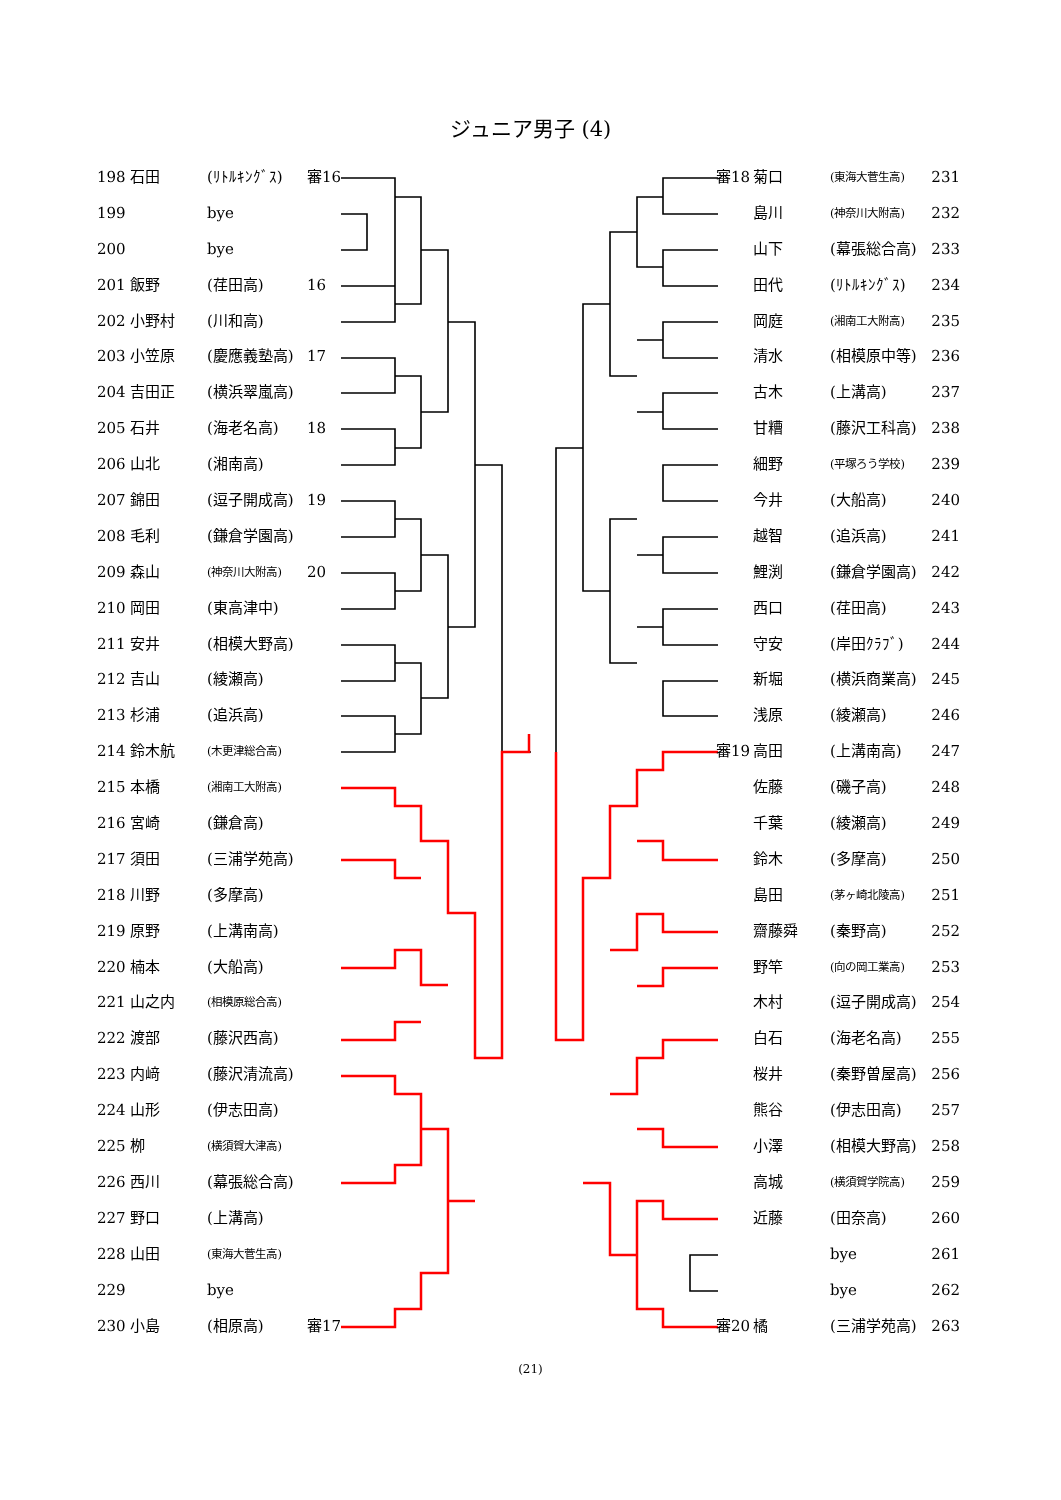ジュニア男子 (4)
198 石田 (ﾘﾄﾙｷﾝｸﾞｽ) 審16
199 bye
200 bye
201 飯野 (荏田高) 16
202 小野村 (川和高)
203 小笠原 (慶應義塾高) 17
204 吉田正 (横浜翠嵐高)
205 石井 (海老名高) 18
206 山北 (湘南高)
207 錦田 (逗子開成高) 19
208 毛利 (鎌倉学園高)
209 森山 (神奈川大附高) 20
210 岡田 (東高津中)
211 安井 (相模大野高)
212 吉山 (綾瀬高)
213 杉浦 (追浜高)
214 鈴木航 (木更津総合高)
215 本橋 (湘南工大附高)
216 宮崎 (鎌倉高)
217 須田 (三浦学苑高)
218 川野 (多摩高)
219 原野 (上溝南高)
220 楠本 (大船高)
221 山之内 (相模原総合高)
222 渡部 (藤沢西高)
223 内﨑 (藤沢清流高)
224 山形 (伊志田高)
225 栁 (横須賀大津高)
226 西川 (幕張総合高)
227 野口 (上溝高)
228 山田 (東海大菅生高)
229 bye
230 小島 (相原高) 審17
審18 菊口 (東海大菅生高) 231
島川 (神奈川大附高) 232
山下 (幕張総合高) 233
田代 (ﾘﾄﾙｷﾝｸﾞｽ) 234
岡庭 (湘南工大附高) 235
清水 (相模原中等) 236
古木 (上溝高) 237
甘糟 (藤沢工科高) 238
細野 (平塚ろう学校) 239
今井 (大船高) 240
越智 (追浜高) 241
鯉渕 (鎌倉学園高) 242
西口 (荏田高) 243
守安 (岸田ｸﾗﾌﾞ) 244
新堀 (横浜商業高) 245
浅原 (綾瀬高) 246
審19 高田 (上溝南高) 247
佐藤 (磯子高) 248
千葉 (綾瀬高) 249
鈴木 (多摩高) 250
島田 (茅ヶ崎北陵高) 251
齋藤舜 (秦野高) 252
野竿 (向の岡工業高) 253
木村 (逗子開成高) 254
白石 (海老名高) 255
桜井 (秦野曽屋高) 256
熊谷 (伊志田高) 257
小澤 (相模大野高) 258
高城 (横須賀学院高) 259
近藤 (田奈高) 260
bye 261
bye 262
審20 橘 (三浦学苑高) 263
(21)